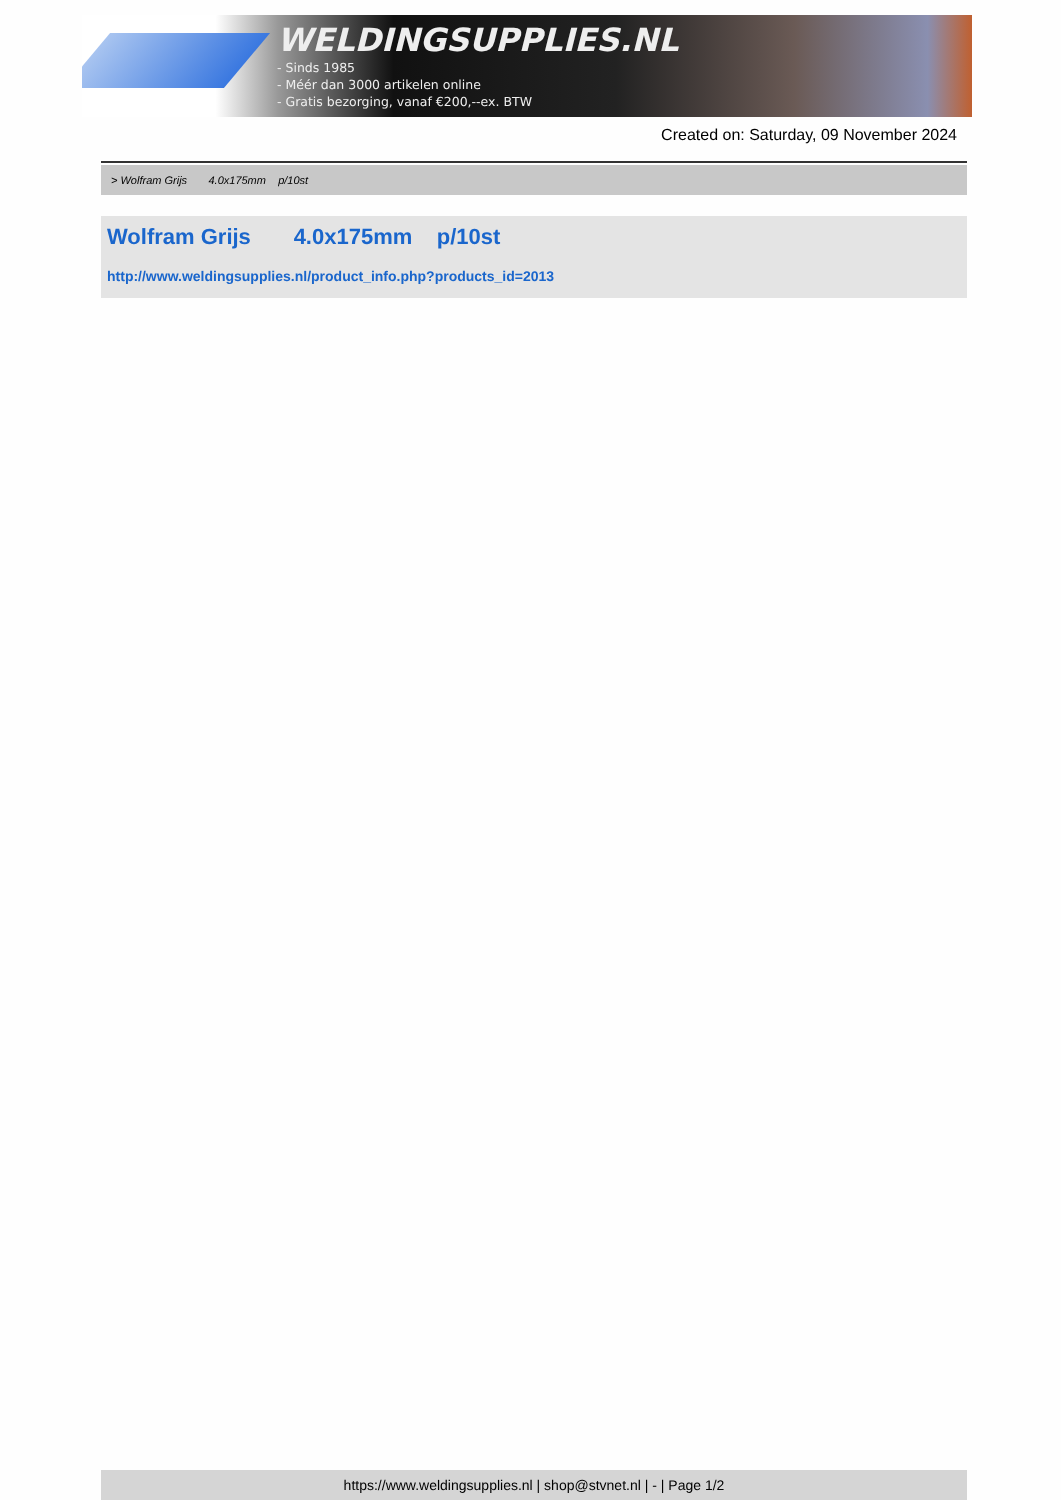WELDINGSUPPLIES.NL
- Sinds 1985
- Méér dan 3000 artikelen online
- Gratis bezorging, vanaf €200,--ex. BTW
Created on: Saturday, 09 November 2024
> Wolfram Grijs 4.0x175mm p/10st
Wolfram Grijs 4.0x175mm p/10st
http://www.weldingsupplies.nl/product_info.php?products_id=2013
https://www.weldingsupplies.nl | shop@stvnet.nl | - | Page 1/2